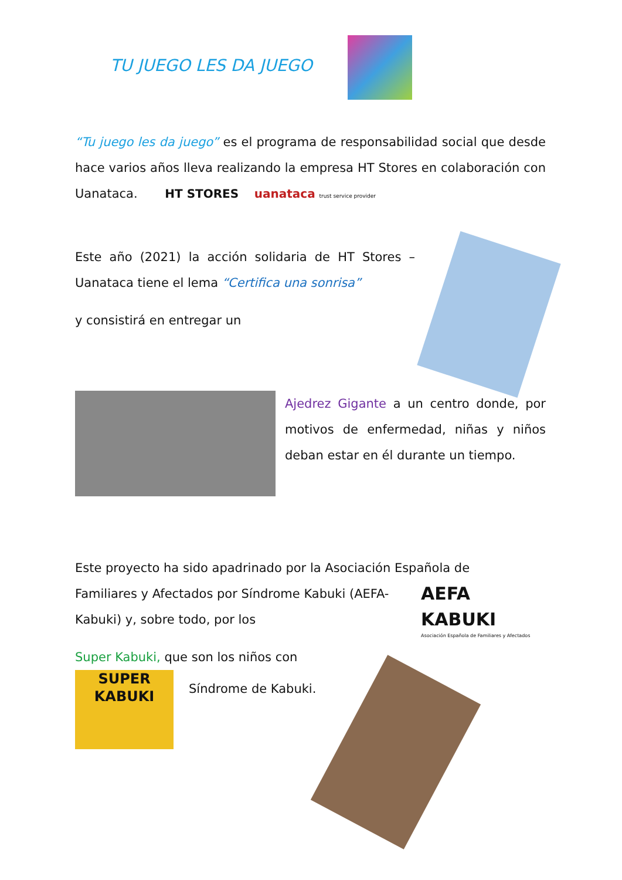TU JUEGO LES DA JUEGO
“Tu juego les da juego” es el programa de responsabilidad social que desde hace varios años lleva realizando la empresa HT Stores en colaboración con Uanataca. HT STORES uanataca trust service provider
Este año (2021) la acción solidaria de HT Stores – Uanataca tiene el lema “Certifica una sonrisa”
y consistirá en entregar un
Ajedrez Gigante a un centro donde, por motivos de enfermedad, niñas y niños deban estar en él durante un tiempo.
Este proyecto ha sido apadrinado por la Asociación Española de
Familiares y Afectados por Síndrome Kabuki (AEFA-Kabuki) y, sobre todo, por los
Super Kabuki, que son los niños con
AEFA KABUKI
Asociación Española de Familiares y Afectados
SUPER KABUKI
Síndrome de Kabuki.